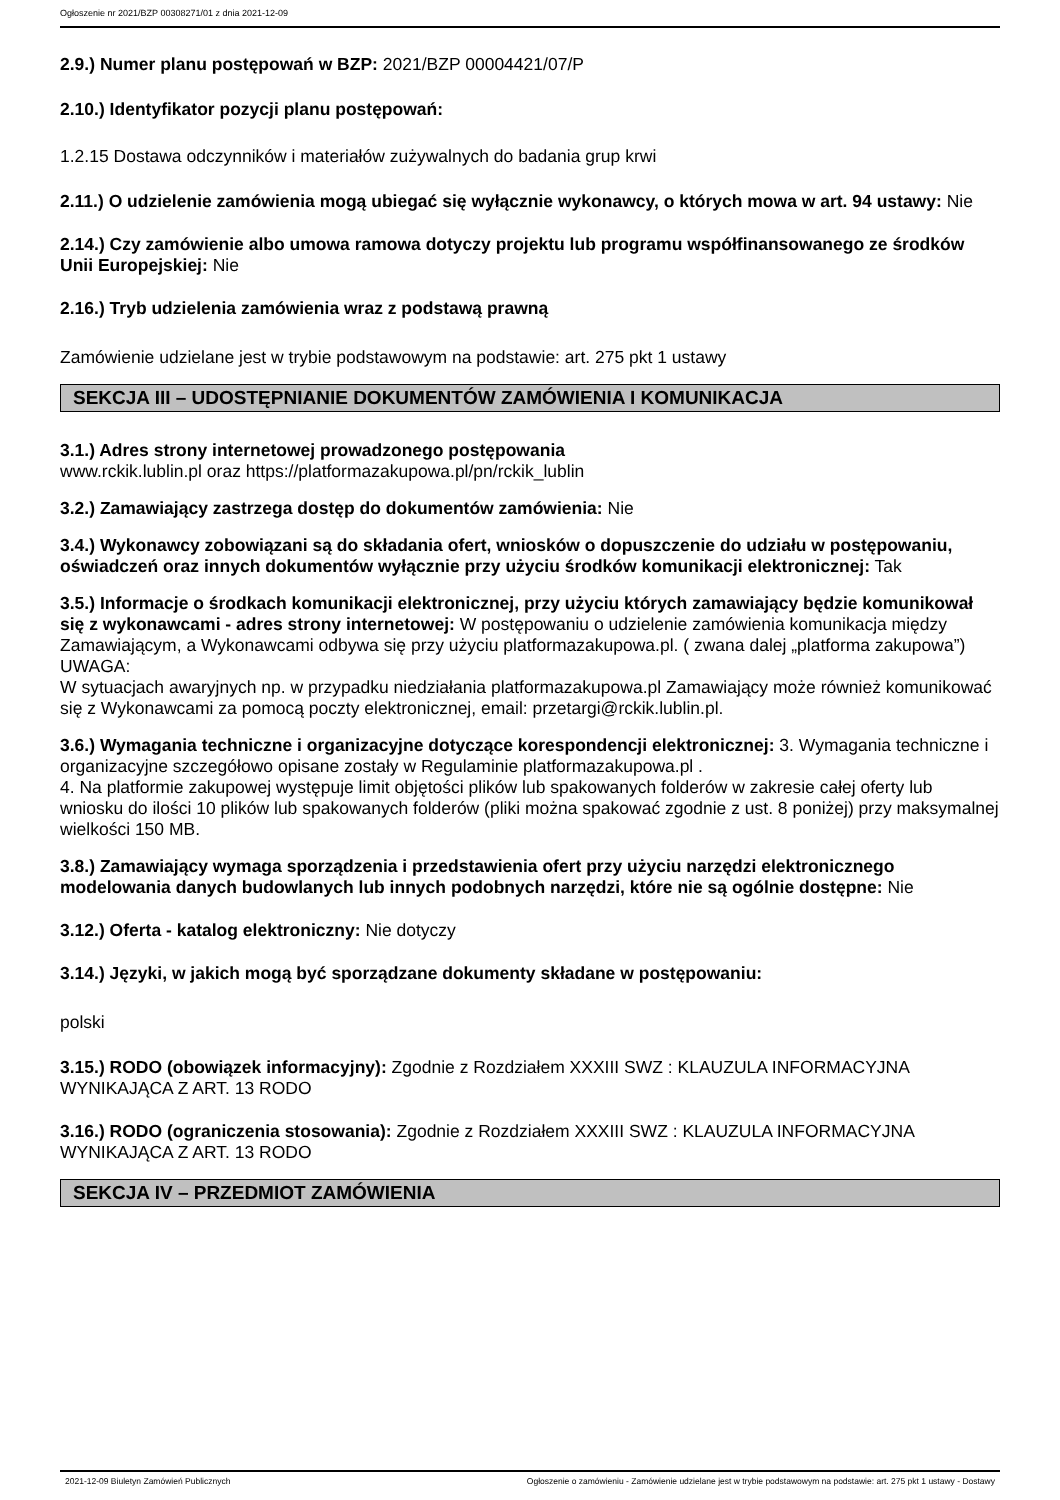Ogłoszenie nr 2021/BZP 00308271/01 z dnia 2021-12-09
2.9.) Numer planu postępowań w BZP: 2021/BZP 00004421/07/P
2.10.) Identyfikator pozycji planu postępowań:
1.2.15 Dostawa odczynników i materiałów zużywalnych do badania grup krwi
2.11.) O udzielenie zamówienia mogą ubiegać się wyłącznie wykonawcy, o których mowa w art. 94 ustawy: Nie
2.14.) Czy zamówienie albo umowa ramowa dotyczy projektu lub programu współfinansowanego ze środków Unii Europejskiej: Nie
2.16.) Tryb udzielenia zamówienia wraz z podstawą prawną
Zamówienie udzielane jest w trybie podstawowym na podstawie: art. 275 pkt 1 ustawy
SEKCJA III – UDOSTĘPNIANIE DOKUMENTÓW ZAMÓWIENIA I KOMUNIKACJA
3.1.) Adres strony internetowej prowadzonego postępowania
www.rckik.lublin.pl oraz https://platformazakupowa.pl/pn/rckik_lublin
3.2.) Zamawiający zastrzega dostęp do dokumentów zamówienia: Nie
3.4.) Wykonawcy zobowiązani są do składania ofert, wniosków o dopuszczenie do udziału w postępowaniu, oświadczeń oraz innych dokumentów wyłącznie przy użyciu środków komunikacji elektronicznej: Tak
3.5.) Informacje o środkach komunikacji elektronicznej, przy użyciu których zamawiający będzie komunikował się z wykonawcami - adres strony internetowej: W postępowaniu o udzielenie zamówienia komunikacja między Zamawiającym, a Wykonawcami odbywa się przy użyciu platformazakupowa.pl. ( zwana dalej „platforma zakupowa”)
UWAGA:
W sytuacjach awaryjnych np. w przypadku niedziałania platformazakupowa.pl Zamawiający może również komunikować się z Wykonawcami za pomocą poczty elektronicznej, email: przetargi@rckik.lublin.pl.
3.6.) Wymagania techniczne i organizacyjne dotyczące korespondencji elektronicznej: 3. Wymagania techniczne i organizacyjne szczegółowo opisane zostały w Regulaminie platformazakupowa.pl .
4. Na platformie zakupowej występuje limit objętości plików lub spakowanych folderów w zakresie całej oferty lub wniosku do ilości 10 plików lub spakowanych folderów (pliki można spakować zgodnie z ust. 8 poniżej) przy maksymalnej wielkości 150 MB.
3.8.) Zamawiający wymaga sporządzenia i przedstawienia ofert przy użyciu narzędzi elektronicznego modelowania danych budowlanych lub innych podobnych narzędzi, które nie są ogólnie dostępne: Nie
3.12.) Oferta - katalog elektroniczny: Nie dotyczy
3.14.) Języki, w jakich mogą być sporządzane dokumenty składane w postępowaniu:
polski
3.15.) RODO (obowiązek informacyjny): Zgodnie z Rozdziałem XXXIII SWZ : KLAUZULA INFORMACYJNA WYNIKAJĄCA Z ART. 13 RODO
3.16.) RODO (ograniczenia stosowania): Zgodnie z Rozdziałem XXXIII SWZ : KLAUZULA INFORMACYJNA WYNIKAJĄCA Z ART. 13 RODO
SEKCJA IV – PRZEDMIOT ZAMÓWIENIA
2021-12-09 Biuletyn Zamówień Publicznych Ogłoszenie o zamówieniu - Zamówienie udzielane jest w trybie podstawowym na podstawie: art. 275 pkt 1 ustawy - Dostawy